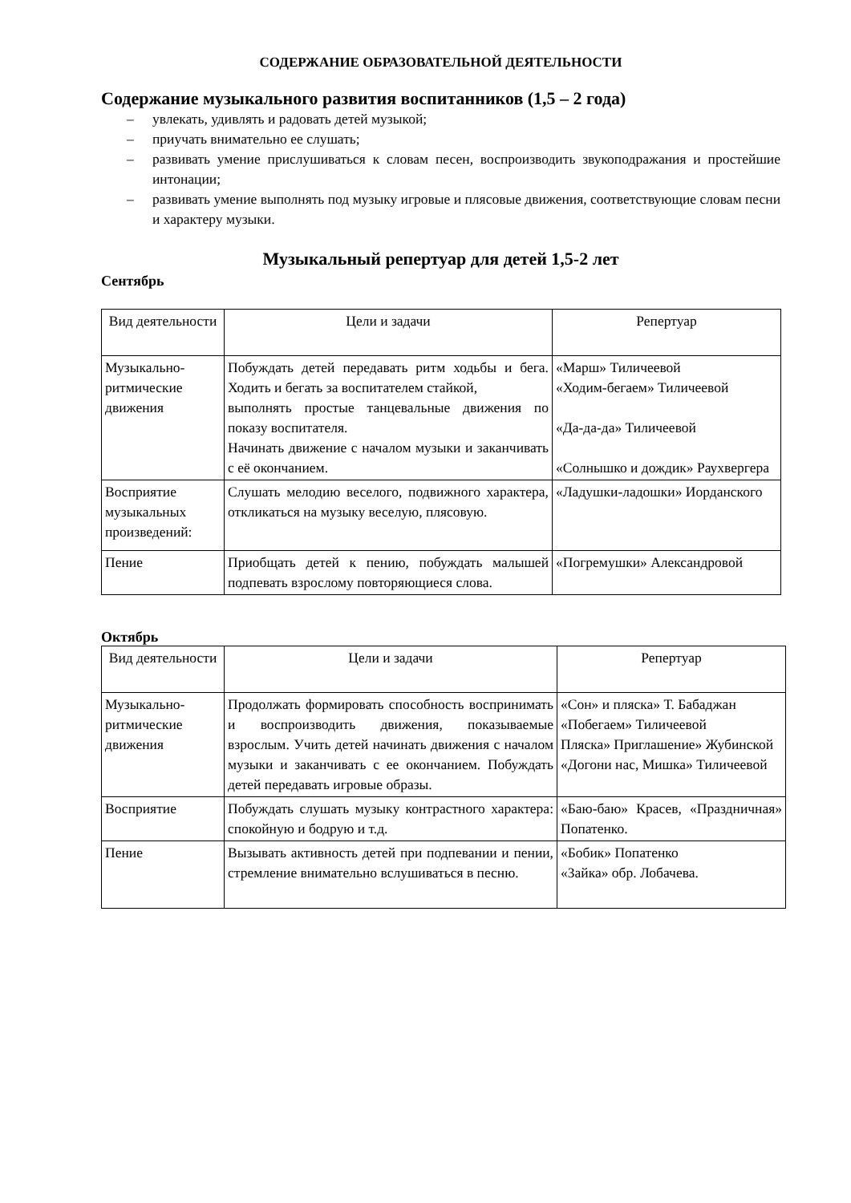СОДЕРЖАНИЕ ОБРАЗОВАТЕЛЬНОЙ ДЕЯТЕЛЬНОСТИ
Содержание музыкального развития воспитанников (1,5 – 2 года)
– увлекать, удивлять и радовать детей музыкой;
– приучать внимательно ее слушать;
– развивать умение прислушиваться к словам песен, воспроизводить звукоподражания и простейшие интонации;
– развивать умение выполнять под музыку игровые и плясовые движения, соответствующие словам песни и характеру музыки.
Музыкальный репертуар для детей 1,5-2 лет
Сентябрь
| Вид деятельности | Цели и задачи | Репертуар |
| --- | --- | --- |
| Музыкально-ритмические движения | Побуждать детей передавать ритм ходьбы и бега. Ходить и бегать за воспитателем стайкой, выполнять простые танцевальные движения по показу воспитателя. Начинать движение с началом музыки и заканчивать с её окончанием. | «Марш» Тиличеевой «Ходим-бегаем» Тиличеевой «Да-да-да» Тиличеевой «Солнышко и дождик» Раухвергера |
| Восприятие музыкальных произведений: | Слушать мелодию веселого, подвижного характера, откликаться на музыку веселую, плясовую. | «Ладушки-ладошки» Иорданского |
| Пение | Приобщать детей к пению, побуждать малышей подпевать взрослому повторяющиеся слова. | «Погремушки» Александровой |
Октябрь
| Вид деятельности | Цели и задачи | Репертуар |
| --- | --- | --- |
| Музыкально-ритмические движения | Продолжать формировать способность воспринимать и воспроизводить движения, показываемые взрослым. Учить детей начинать движения с началом музыки и заканчивать с ее окончанием. Побуждать детей передавать игровые образы. | «Сон» и пляска» Т. Бабаджан «Побегаем» Тиличеевой Пляска» Приглашение» Жубинской «Догони нас, Мишка» Тиличеевой |
| Восприятие | Побуждать слушать музыку контрастного характера: спокойную и бодрую и т.д. | «Баю-баю» Красев, «Праздничная» Попатенко. |
| Пение | Вызывать активность детей при подпевании и пении, стремление внимательно вслушиваться в песню. | «Бобик» Попатенко «Зайка» обр. Лобачева. |